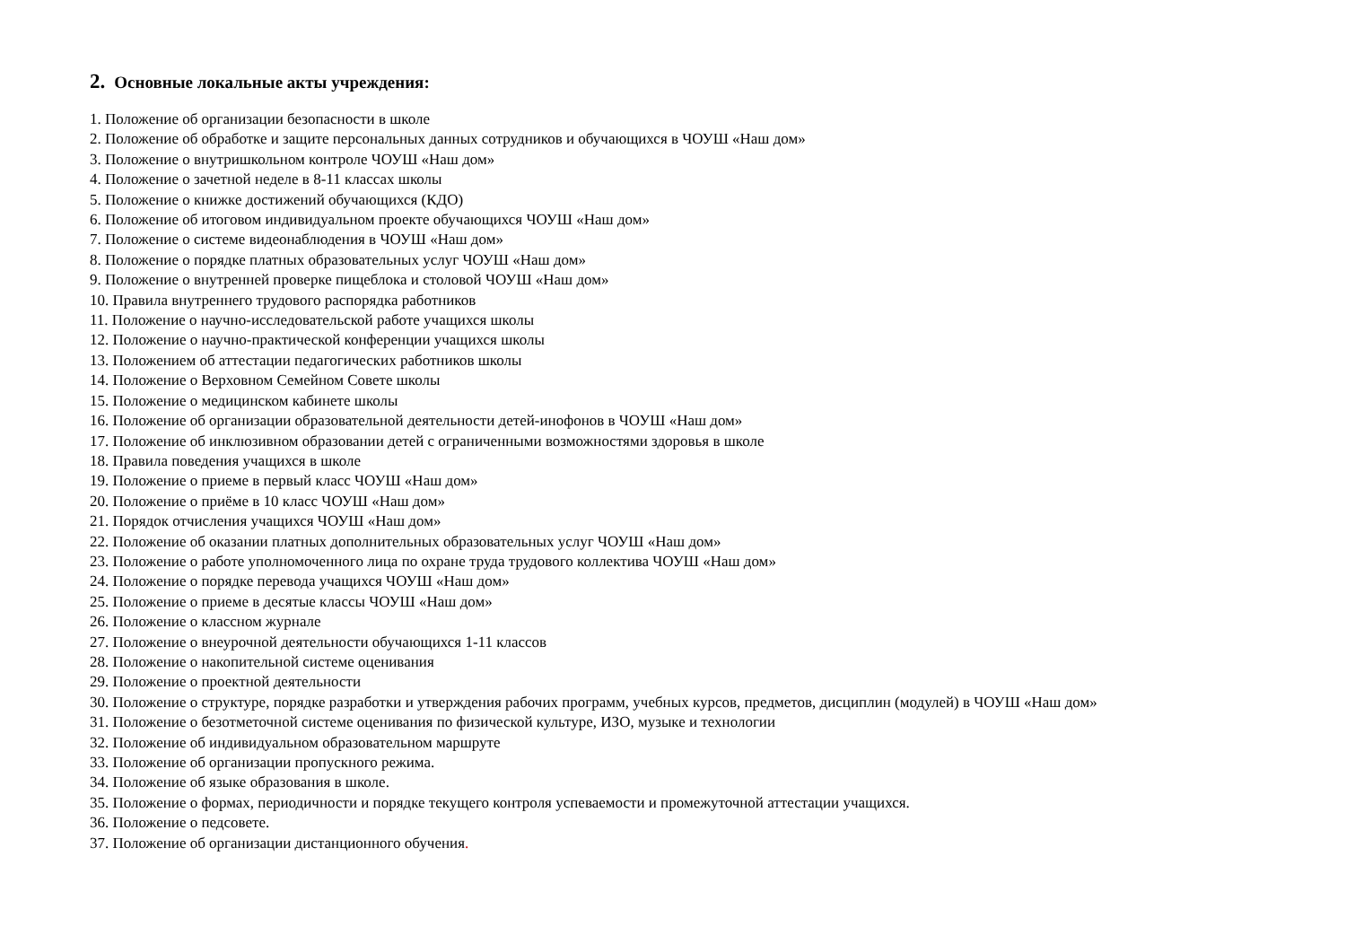2. Основные локальные акты учреждения:
1. Положение об организации безопасности в школе
2. Положение об обработке и защите персональных данных сотрудников и обучающихся в ЧОУШ «Наш дом»
3. Положение о внутришкольном контроле ЧОУШ «Наш дом»
4. Положение о зачетной неделе в 8-11 классах школы
5. Положение о книжке достижений обучающихся (КДО)
6. Положение об итоговом индивидуальном проекте обучающихся ЧОУШ «Наш дом»
7. Положение о системе видеонаблюдения в ЧОУШ «Наш дом»
8. Положение о порядке платных образовательных услуг ЧОУШ «Наш дом»
9. Положение о внутренней проверке пищеблока и столовой ЧОУШ «Наш дом»
10. Правила внутреннего трудового распорядка работников
11. Положение о научно-исследовательской работе учащихся школы
12. Положение о научно-практической конференции учащихся школы
13. Положением об аттестации педагогических работников школы
14. Положение о Верховном Семейном Совете школы
15. Положение о медицинском кабинете школы
16. Положение об организации образовательной деятельности детей-инофонов в ЧОУШ «Наш дом»
17. Положение об инклюзивном образовании детей с ограниченными возможностями здоровья в школе
18. Правила поведения учащихся в школе
19. Положение о приеме в первый класс ЧОУШ «Наш дом»
20. Положение о приёме в 10 класс ЧОУШ «Наш дом»
21. Порядок отчисления учащихся ЧОУШ «Наш дом»
22. Положение об оказании платных дополнительных образовательных услуг ЧОУШ «Наш дом»
23. Положение о работе уполномоченного лица по охране труда трудового коллектива ЧОУШ «Наш дом»
24. Положение о порядке перевода учащихся ЧОУШ «Наш дом»
25. Положение о приеме в десятые классы ЧОУШ «Наш дом»
26. Положение о классном журнале
27. Положение о внеурочной деятельности обучающихся 1-11 классов
28. Положение о накопительной системе оценивания
29. Положение о проектной деятельности
30. Положение о структуре, порядке разработки и утверждения рабочих программ, учебных курсов, предметов, дисциплин (модулей) в ЧОУШ «Наш дом»
31. Положение о безотметочной системе оценивания по физической культуре, ИЗО, музыке и технологии
32. Положение об индивидуальном образовательном маршруте
33. Положение об организации пропускного режима.
34. Положение об языке образования в школе.
35. Положение о формах, периодичности и порядке текущего контроля успеваемости и промежуточной аттестации учащихся.
36. Положение о педсовете.
37. Положение об организации дистанционного обучения.